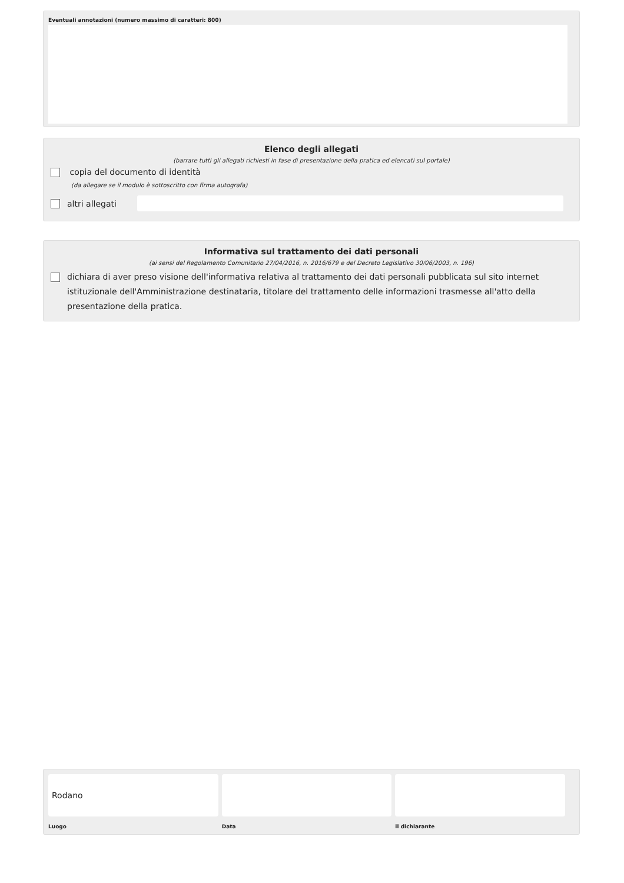Eventuali annotazioni (numero massimo di caratteri: 800)
Elenco degli allegati
(barrare tutti gli allegati richiesti in fase di presentazione della pratica ed elencati sul portale)
copia del documento di identità
(da allegare se il modulo è sottoscritto con firma autografa)
altri allegati
Informativa sul trattamento dei dati personali
(ai sensi del Regolamento Comunitario 27/04/2016, n. 2016/679 e del Decreto Legislativo 30/06/2003, n. 196)
dichiara di aver preso visione dell'informativa relativa al trattamento dei dati personali pubblicata sul sito internet istituzionale dell'Amministrazione destinataria, titolare del trattamento delle informazioni trasmesse all'atto della presentazione della pratica.
Rodano
Luogo
Data il dichiarante